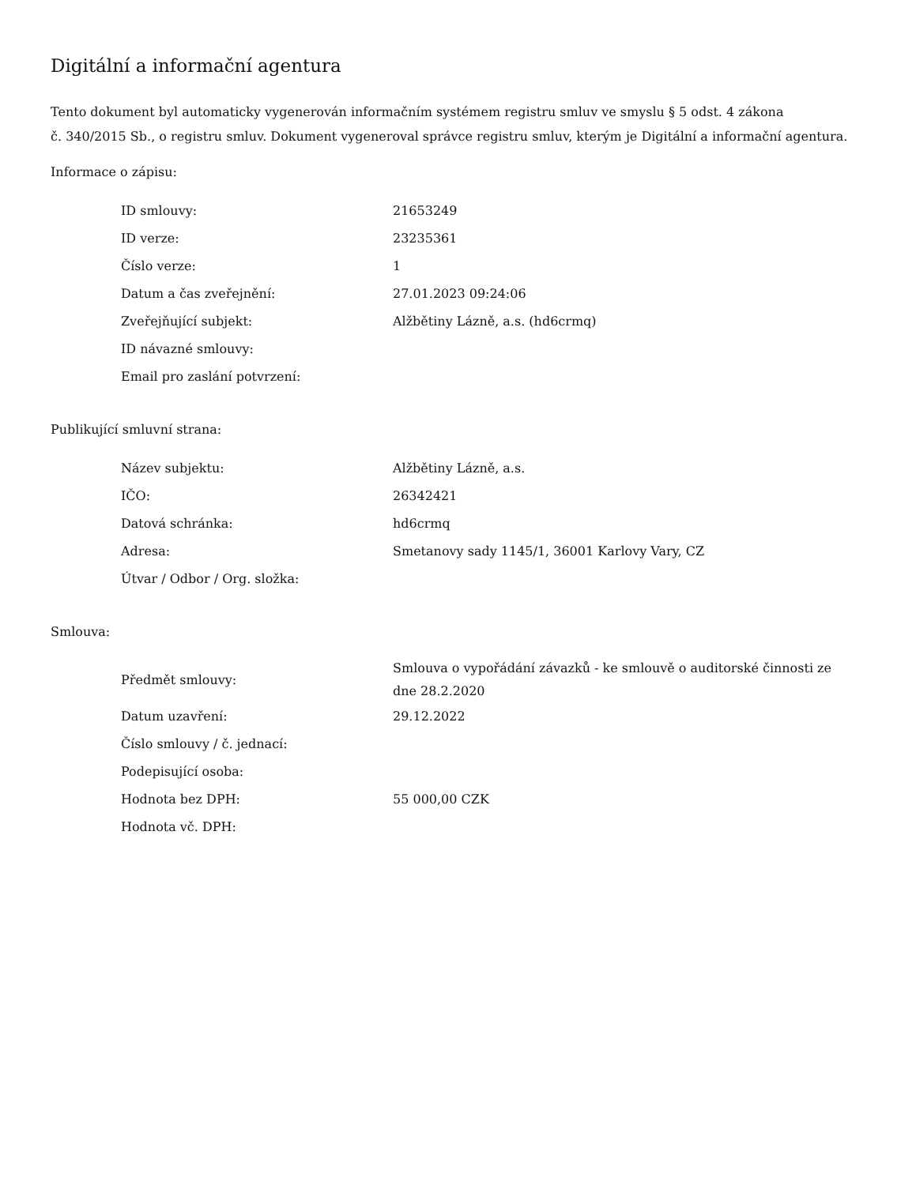Digitální a informační agentura
Tento dokument byl automaticky vygenerován informačním systémem registru smluv ve smyslu § 5 odst. 4 zákona
č. 340/2015 Sb., o registru smluv. Dokument vygeneroval správce registru smluv, kterým je Digitální a informační agentura.
Informace o zápisu:
| ID smlouvy: | 21653249 |
| ID verze: | 23235361 |
| Číslo verze: | 1 |
| Datum a čas zveřejnění: | 27.01.2023 09:24:06 |
| Zveřejňující subjekt: | Alžbětiny Lázně, a.s. (hd6crmq) |
| ID návazné smlouvy: | |
| Email pro zaslání potvrzení: | |
Publikující smluvní strana:
| Název subjektu: | Alžbětiny Lázně, a.s. |
| IČO: | 26342421 |
| Datová schránka: | hd6crmq |
| Adresa: | Smetanovy sady 1145/1, 36001 Karlovy Vary, CZ |
| Útvar / Odbor / Org. složka: | |
Smlouva:
| Předmět smlouvy: | Smlouva o vypořádání závazků - ke smlouvě o auditorské činnosti ze dne 28.2.2020 |
| Datum uzavření: | 29.12.2022 |
| Číslo smlouvy / č. jednací: | |
| Podepisující osoba: | |
| Hodnota bez DPH: | 55 000,00 CZK |
| Hodnota vč. DPH: | |